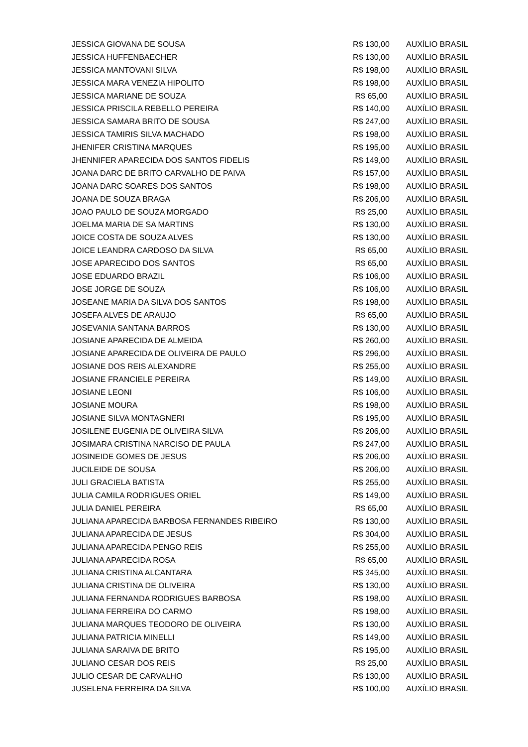| JESSICA GIOVANA DE SOUSA | R$ 130,00 | AUXÍLIO BRASIL |
| JESSICA HUFFENBAECHER | R$ 130,00 | AUXÍLIO BRASIL |
| JESSICA MANTOVANI SILVA | R$ 198,00 | AUXÍLIO BRASIL |
| JESSICA MARA VENEZIA HIPOLITO | R$ 198,00 | AUXÍLIO BRASIL |
| JESSICA MARIANE DE SOUZA | R$ 65,00 | AUXÍLIO BRASIL |
| JESSICA PRISCILA REBELLO PEREIRA | R$ 140,00 | AUXÍLIO BRASIL |
| JESSICA SAMARA BRITO DE SOUSA | R$ 247,00 | AUXÍLIO BRASIL |
| JESSICA TAMIRIS SILVA MACHADO | R$ 198,00 | AUXÍLIO BRASIL |
| JHENIFER CRISTINA MARQUES | R$ 195,00 | AUXÍLIO BRASIL |
| JHENNIFER APARECIDA DOS SANTOS FIDELIS | R$ 149,00 | AUXÍLIO BRASIL |
| JOANA DARC DE BRITO CARVALHO DE PAIVA | R$ 157,00 | AUXÍLIO BRASIL |
| JOANA DARC SOARES DOS SANTOS | R$ 198,00 | AUXÍLIO BRASIL |
| JOANA DE SOUZA BRAGA | R$ 206,00 | AUXÍLIO BRASIL |
| JOAO PAULO DE SOUZA MORGADO | R$ 25,00 | AUXÍLIO BRASIL |
| JOELMA MARIA DE SA MARTINS | R$ 130,00 | AUXÍLIO BRASIL |
| JOICE COSTA DE SOUZA ALVES | R$ 130,00 | AUXÍLIO BRASIL |
| JOICE LEANDRA CARDOSO DA SILVA | R$ 65,00 | AUXÍLIO BRASIL |
| JOSE APARECIDO DOS SANTOS | R$ 65,00 | AUXÍLIO BRASIL |
| JOSE EDUARDO BRAZIL | R$ 106,00 | AUXÍLIO BRASIL |
| JOSE JORGE DE SOUZA | R$ 106,00 | AUXÍLIO BRASIL |
| JOSEANE MARIA DA SILVA DOS SANTOS | R$ 198,00 | AUXÍLIO BRASIL |
| JOSEFA ALVES DE ARAUJO | R$ 65,00 | AUXÍLIO BRASIL |
| JOSEVANIA SANTANA BARROS | R$ 130,00 | AUXÍLIO BRASIL |
| JOSIANE APARECIDA DE ALMEIDA | R$ 260,00 | AUXÍLIO BRASIL |
| JOSIANE APARECIDA DE OLIVEIRA DE PAULO | R$ 296,00 | AUXÍLIO BRASIL |
| JOSIANE DOS REIS ALEXANDRE | R$ 255,00 | AUXÍLIO BRASIL |
| JOSIANE FRANCIELE PEREIRA | R$ 149,00 | AUXÍLIO BRASIL |
| JOSIANE LEONI | R$ 106,00 | AUXÍLIO BRASIL |
| JOSIANE MOURA | R$ 198,00 | AUXÍLIO BRASIL |
| JOSIANE SILVA MONTAGNERI | R$ 195,00 | AUXÍLIO BRASIL |
| JOSILENE EUGENIA DE OLIVEIRA SILVA | R$ 206,00 | AUXÍLIO BRASIL |
| JOSIMARA CRISTINA NARCISO DE PAULA | R$ 247,00 | AUXÍLIO BRASIL |
| JOSINEIDE GOMES DE JESUS | R$ 206,00 | AUXÍLIO BRASIL |
| JUCILEIDE DE SOUSA | R$ 206,00 | AUXÍLIO BRASIL |
| JULI GRACIELA BATISTA | R$ 255,00 | AUXÍLIO BRASIL |
| JULIA CAMILA RODRIGUES ORIEL | R$ 149,00 | AUXÍLIO BRASIL |
| JULIA DANIEL PEREIRA | R$ 65,00 | AUXÍLIO BRASIL |
| JULIANA APARECIDA BARBOSA FERNANDES RIBEIRO | R$ 130,00 | AUXÍLIO BRASIL |
| JULIANA APARECIDA DE JESUS | R$ 304,00 | AUXÍLIO BRASIL |
| JULIANA APARECIDA PENGO REIS | R$ 255,00 | AUXÍLIO BRASIL |
| JULIANA APARECIDA ROSA | R$ 65,00 | AUXÍLIO BRASIL |
| JULIANA CRISTINA ALCANTARA | R$ 345,00 | AUXÍLIO BRASIL |
| JULIANA CRISTINA DE OLIVEIRA | R$ 130,00 | AUXÍLIO BRASIL |
| JULIANA FERNANDA RODRIGUES BARBOSA | R$ 198,00 | AUXÍLIO BRASIL |
| JULIANA FERREIRA DO CARMO | R$ 198,00 | AUXÍLIO BRASIL |
| JULIANA MARQUES TEODORO DE OLIVEIRA | R$ 130,00 | AUXÍLIO BRASIL |
| JULIANA PATRICIA MINELLI | R$ 149,00 | AUXÍLIO BRASIL |
| JULIANA SARAIVA DE BRITO | R$ 195,00 | AUXÍLIO BRASIL |
| JULIANO CESAR DOS REIS | R$ 25,00 | AUXÍLIO BRASIL |
| JULIO CESAR DE CARVALHO | R$ 130,00 | AUXÍLIO BRASIL |
| JUSELENA FERREIRA DA SILVA | R$ 100,00 | AUXÍLIO BRASIL |